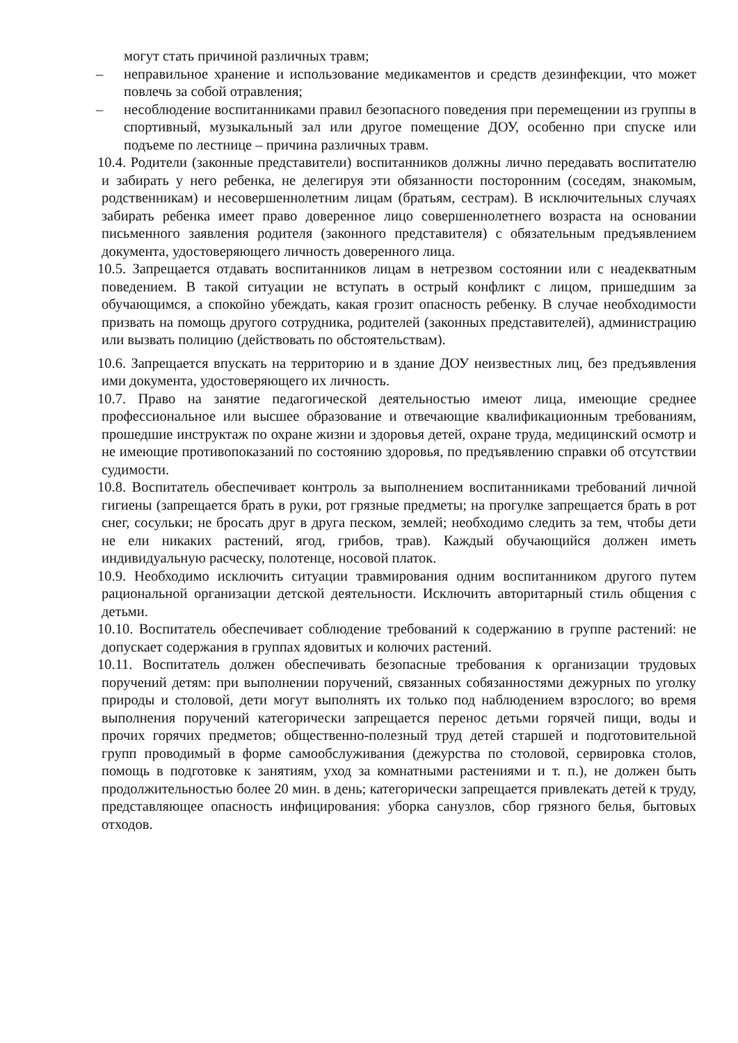могут стать причиной различных травм;
– неправильное хранение и использование медикаментов и средств дезинфекции, что может повлечь за собой отравления;
– несоблюдение воспитанниками правил безопасного поведения при перемещении из группы в спортивный, музыкальный зал или другое помещение ДОУ, особенно при спуске или подъеме по лестнице – причина различных травм.
10.4. Родители (законные представители) воспитанников должны лично передавать воспитателю и забирать у него ребенка, не делегируя эти обязанности посторонним (соседям, знакомым, родственникам) и несовершеннолетним лицам (братьям, сестрам). В исключительных случаях забирать ребенка имеет право доверенное лицо совершеннолетнего возраста на основании письменного заявления родителя (законного представителя) с обязательным предъявлением документа, удостоверяющего личность доверенного лица.
10.5. Запрещается отдавать воспитанников лицам в нетрезвом состоянии или с неадекватным поведением. В такой ситуации не вступать в острый конфликт с лицом, пришедшим за обучающимся, а спокойно убеждать, какая грозит опасность ребенку. В случае необходимости призвать на помощь другого сотрудника, родителей (законных представителей), администрацию или вызвать полицию (действовать по обстоятельствам).
10.6. Запрещается впускать на территорию и в здание ДОУ неизвестных лиц, без предъявления ими документа, удостоверяющего их личность.
10.7. Право на занятие педагогической деятельностью имеют лица, имеющие среднее профессиональное или высшее образование и отвечающие квалификационным требованиям, прошедшие инструктаж по охране жизни и здоровья детей, охране труда, медицинский осмотр и не имеющие противопоказаний по состоянию здоровья, по предъявлению справки об отсутствии судимости.
10.8. Воспитатель обеспечивает контроль за выполнением воспитанниками требований личной гигиены (запрещается брать в руки, рот грязные предметы; на прогулке запрещается брать в рот снег, сосульки; не бросать друг в друга песком, землей; необходимо следить за тем, чтобы дети не ели никаких растений, ягод, грибов, трав). Каждый обучающийся должен иметь индивидуальную расческу, полотенце, носовой платок.
10.9. Необходимо исключить ситуации травмирования одним воспитанником другого путем рациональной организации детской деятельности. Исключить авторитарный стиль общения с детьми.
10.10. Воспитатель обеспечивает соблюдение требований к содержанию в группе растений: не допускает содержания в группах ядовитых и колючих растений.
10.11. Воспитатель должен обеспечивать безопасные требования к организации трудовых поручений детям: при выполнении поручений, связанных собязанностями дежурных по уголку природы и столовой, дети могут выполнять их только под наблюдением взрослого; во время выполнения поручений категорически запрещается перенос детьми горячей пищи, воды и прочих горячих предметов; общественно-полезный труд детей старшей и подготовительной групп проводимый в форме самообслуживания (дежурства по столовой, сервировка столов, помощь в подготовке к занятиям, уход за комнатными растениями и т. п.), не должен быть продолжительностью более 20 мин. в день; категорически запрещается привлекать детей к труду, представляющее опасность инфицирования: уборка санузлов, сбор грязного белья, бытовых отходов.